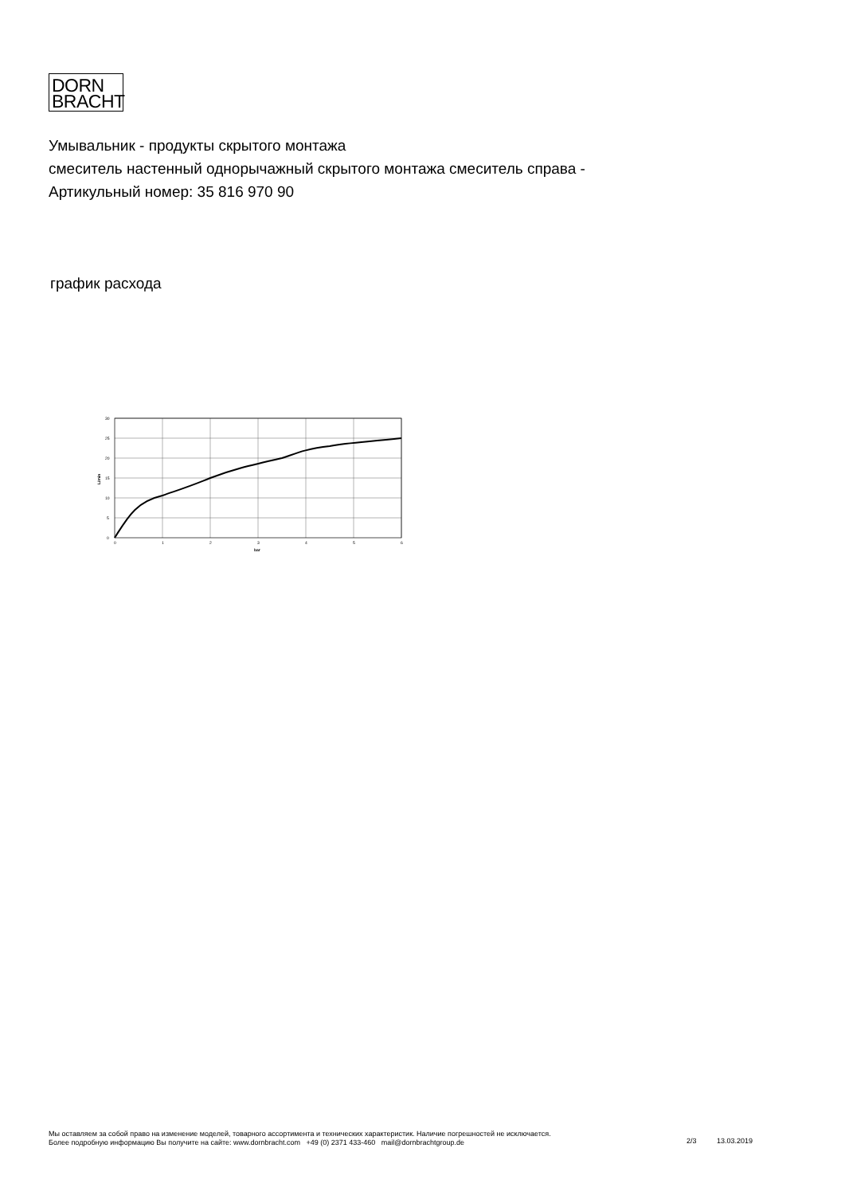DORN
BRACHT
Умывальник - продукты скрытого монтажа
смеситель настенный однорычажный скрытого монтажа смеситель справа -
Артикульный номер: 35 816 970 90
график расхода
0
5
10
15
20
25
30
0
1
2
3
4
5
6
bar
L/min
Мы оставляем за собой право на изменение моделей, товарного ассортимента и технических характеристик. Наличие погрешностей не исключается.
Более подробную информацию Вы получите на сайте: www.dornbracht.com +49 (0) 2371 433-460 mail@dornbrachtgroup.de
2/3 13.03.2019